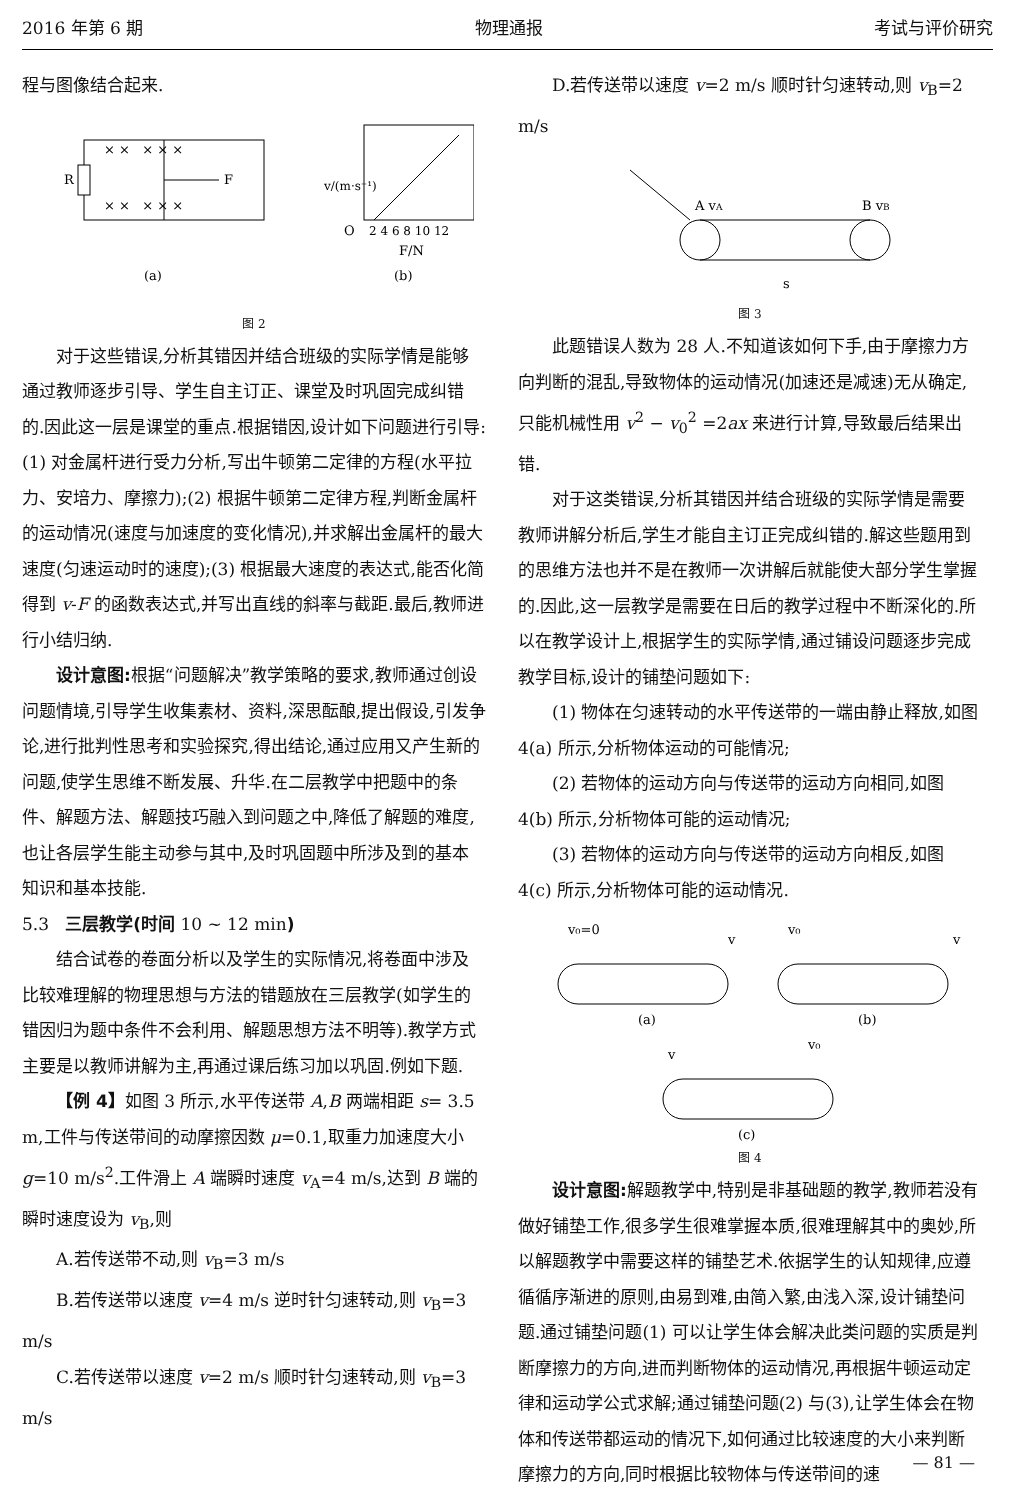2016 年第 6 期 物理通报 考试与评价研究
程与图像结合起来.
R
F
× × × × ×
× × × × ×
(a)
v/(m·s⁻¹)
O
2 4 6 8 10 12
F/N
(b)
图 2
对于这些错误,分析其错因并结合班级的实际学情是能够通过教师逐步引导、学生自主订正、课堂及时巩固完成纠错的.因此这一层是课堂的重点.根据错因,设计如下问题进行引导:(1) 对金属杆进行受力分析,写出牛顿第二定律的方程(水平拉力、安培力、摩擦力);(2) 根据牛顿第二定律方程,判断金属杆的运动情况(速度与加速度的变化情况),并求解出金属杆的最大速度(匀速运动时的速度);(3) 根据最大速度的表达式,能否化简得到 v-F 的函数表达式,并写出直线的斜率与截距.最后,教师进行小结归纳.
设计意图: 根据“问题解决”教学策略的要求,教师通过创设问题情境,引导学生收集素材、资料,深思酝酿,提出假设,引发争论,进行批判性思考和实验探究,得出结论,通过应用又产生新的问题,使学生思维不断发展、升华.在二层教学中把题中的条件、解题方法、解题技巧融入到问题之中,降低了解题的难度,也让各层学生能主动参与其中,及时巩固题中所涉及到的基本知识和基本技能.
5.3 三层教学(时间 10 ~ 12 min)
结合试卷的卷面分析以及学生的实际情况,将卷面中涉及比较难理解的物理思想与方法的错题放在三层教学(如学生的错因归为题中条件不会利用、解题思想方法不明等).教学方式主要是以教师讲解为主,再通过课后练习加以巩固.例如下题.
【例 4】如图 3 所示,水平传送带 A,B 两端相距 s= 3.5 m,工件与传送带间的动摩擦因数 μ=0.1,取重力加速度大小 g=10 m/s<sup>2</sup>.工件滑上 A 端瞬时速度 v<sub>A</sub>=4 m/s,达到 B 端的瞬时速度设为 v<sub>B</sub>,则
A.若传送带不动,则 v<sub>B</sub>=3 m/s
B.若传送带以速度 v=4 m/s 逆时针匀速转动,则 v<sub>B</sub>=3 m/s
C.若传送带以速度 v=2 m/s 顺时针匀速转动,则 v<sub>B</sub>=3 m/s
D.若传送带以速度 v=2 m/s 顺时针匀速转动,则 v<sub>B</sub>=2 m/s
A vA
B vB
s
图 3
此题错误人数为 28 人.不知道该如何下手,由于摩擦力方向判断的混乱,导致物体的运动情况(加速还是减速)无从确定,只能机械性用 v<sup>2</sup> − v<sub>0</sub><sup>2</sup> =2ax 来进行计算,导致最后结果出错.
对于这类错误,分析其错因并结合班级的实际学情是需要教师讲解分析后,学生才能自主订正完成纠错的.解这些题用到的思维方法也并不是在教师一次讲解后就能使大部分学生掌握的.因此,这一层教学是需要在日后的教学过程中不断深化的.所以在教学设计上,根据学生的实际学情,通过铺设问题逐步完成教学目标,设计的铺垫问题如下:
(1) 物体在匀速转动的水平传送带的一端由静止释放,如图 4(a) 所示,分析物体运动的可能情况;
(2) 若物体的运动方向与传送带的运动方向相同,如图 4(b) 所示,分析物体可能的运动情况;
(3) 若物体的运动方向与传送带的运动方向相反,如图 4(c) 所示,分析物体可能的运动情况.
v₀=0
v
(a)
v₀
v
(b)
v
v₀
(c)
图 4
设计意图: 解题教学中,特别是非基础题的教学,教师若没有做好铺垫工作,很多学生很难掌握本质,很难理解其中的奥妙,所以解题教学中需要这样的铺垫艺术.依据学生的认知规律,应遵循循序渐进的原则,由易到难,由简入繁,由浅入深,设计铺垫问题.通过铺垫问题(1) 可以让学生体会解决此类问题的实质是判断摩擦力的方向,进而判断物体的运动情况,再根据牛顿运动定律和运动学公式求解;通过铺垫问题(2) 与(3),让学生体会在物体和传送带都运动的情况下,如何通过比较速度的大小来判断摩擦力的方向,同时根据比较物体与传送带间的速
— 81 —